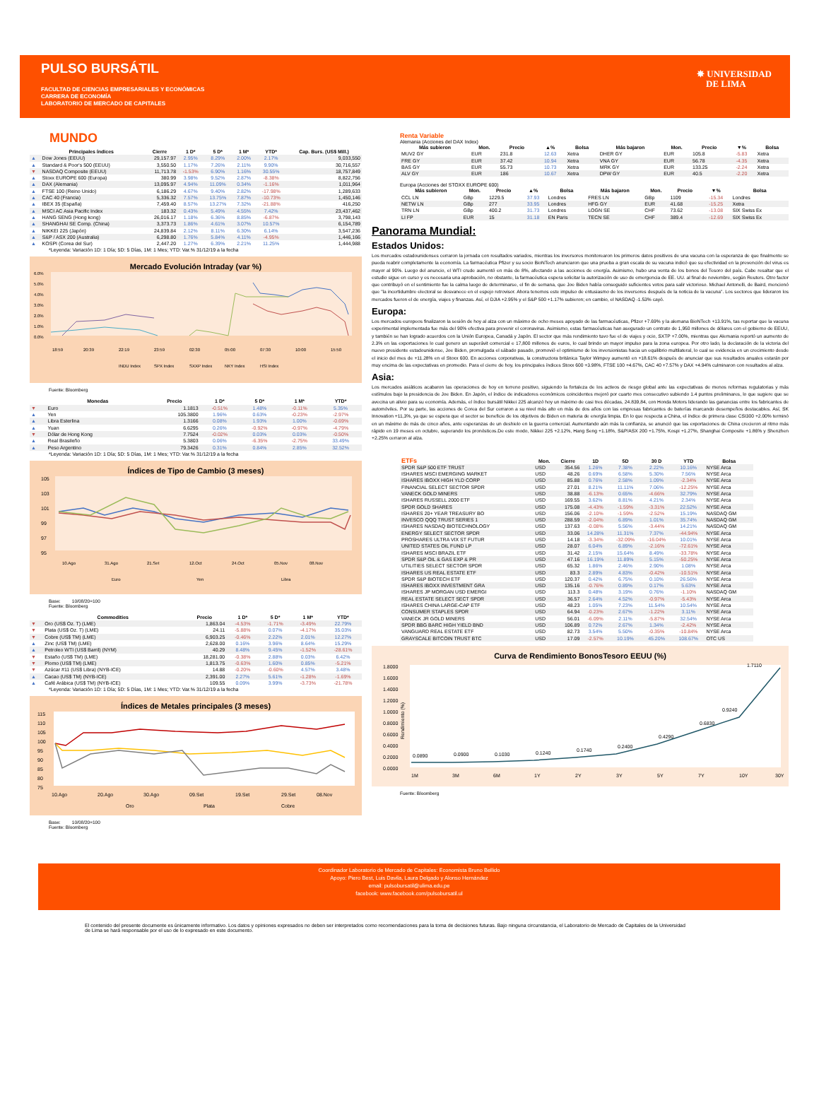PULSO BURSÁTIL
FACULTAD DE CIENCIAS EMPRESARIALES Y ECONÓMICAS
CARRERA DE ECONOMÍA
LABORATORIO DE MERCADO DE CAPITALES
✸ UNIVERSIDAD
DE LIMA
MUNDO
| | Principales índices | Cierre | 1 D* | 5 D* | 1 M* | YTD* | Cap. Burs. (US$ Mill.) |
| --- | --- | --- | --- | --- | --- | --- | --- |
| ▲ | Dow Jones (EEUU) | 29,157.97 | 2.95% | 8.29% | 2.00% | 2.17% | 9,033,550 |
| ▲ | Standard & Poor's 500 (EEUU) | 3,550.50 | 1.17% | 7.26% | 2.11% | 9.90% | 30,716,557 |
| ▼ | NASDAQ Composite (EEUU) | 11,713.78 | -1.53% | 6.90% | 1.16% | 30.55% | 18,757,849 |
| ▲ | Stoxx EUROPE 600 (Europa) | 380.99 | 3.98% | 9.52% | 2.87% | -8.38% | 8,822,756 |
| ▲ | DAX (Alemania) | 13,095.97 | 4.94% | 11.09% | 0.34% | -1.16% | 1,011,964 |
| ▲ | FTSE 100 (Reino Unido) | 6,186.29 | 4.67% | 9.40% | 2.82% | -17.98% | 1,289,633 |
| ▲ | CAC 40 (Francia) | 5,336.32 | 7.57% | 13.75% | 7.87% | -10.73% | 1,450,146 |
| ▲ | IBEX 35 (España) | 7,459.40 | 8.57% | 13.27% | 7.32% | -21.88% | 416,250 |
| ▲ | MSCI AC Asia Pacific Index | 183.32 | 0.43% | 5.49% | 4.55% | 7.42% | 23,437,462 |
| ▲ | HANG SENG (Hong kong) | 26,016.17 | 1.18% | 6.36% | 8.85% | -6.87% | 3,798,143 |
| ▲ | SHANGHAI SE Comp. (China) | 3,373.73 | 1.86% | 4.61% | 3.07% | 10.57% | 6,154,789 |
| ▲ | NIKKEI 225 (Japón) | 24,839.84 | 2.12% | 8.11% | 6.30% | 6.14% | 3,547,236 |
| ▲ | S&P / ASX 200 (Australia) | 6,298.80 | 1.76% | 5.84% | 4.11% | -4.95% | 1,446,166 |
| ▲ | KOSPI (Corea del Sur) | 2,447.20 | 1.27% | 6.39% | 2.21% | 11.25% | 1,444,988 |
*Leyenda: Variación 1D: 1 Día; 5D: 5 Días, 1M: 1 Mes; YTD: Var.% 31/12/19 a la fecha
Mercado Evolución Intraday (var %)
6.0%
5.0%
4.0%
3.0%
2.0%
1.0%
0.0%
18:59
20:39
22:19
23:59
02:30
05:00
07:30
10:00
15:50
INDU Index
SPX Index
SXXP Index
NKY Index
HSI Index
Fuente: Bloomberg
| | Monedas | Precio | 1 D* | 5 D* | 1 M* | YTD* |
| --- | --- | --- | --- | --- | --- | --- |
| ▼ | Euro | 1.1813 | -0.51% | 1.48% | -0.11% | 5.35% |
| ▲ | Yen | 105.3800 | 1.96% | 0.63% | -0.23% | -2.97% |
| ▲ | Libra Esterlina | 1.3166 | 0.08% | 1.93% | 1.00% | -0.69% |
| ▲ | Yuan | 6.6295 | 0.26% | -0.92% | -0.97% | -4.79% |
| ▼ | Dólar de Hong Kong | 7.7524 | -0.02% | 0.03% | 0.03% | -0.50% |
| ▲ | Real Brasileño | 5.3803 | 0.06% | -6.35% | -2.75% | 33.49% |
| ▲ | Peso Argentino | 79.3426 | 0.31% | 0.84% | 2.85% | 32.52% |
*Leyenda: Variación 1D: 1 Día; 5D: 5 Días, 1M: 1 Mes; YTD: Var.% 31/12/19 a la fecha
Índices de Tipo de Cambio (3 meses)
105
103
101
99
97
95
10.Ago
31.Ago
21.Set
12.Oct
24.Oct
05.Nov
08.Nov
Euro
Yen
Libra
Base: 10/08/20=100
Fuente: Bloomberg
| | Commodities | Precio | 1 D* | 5 D* | 1 M* | YTD* |
| --- | --- | --- | --- | --- | --- | --- |
| ▼ | Oro (US$ Oz. T) (LME) | 1,863.04 | -4.53% | -1.71% | -3.49% | 22.79% |
| ▼ | Plata (US$ Oz. T) (LME) | 24.11 | -5.88% | 0.07% | -4.17% | 35.03% |
| ▼ | Cobre (US$ TM) (LME) | 6,903.25 | -0.46% | 2.22% | 2.01% | 12.27% |
| ▲ | Zinc (US$ TM) (LME) | 2,628.00 | 0.16% | 3.96% | 8.64% | 15.29% |
| ▲ | Petroleo WTI (US$ Barril) (NYM) | 40.29 | 8.48% | 9.45% | -1.52% | -28.61% |
| ▼ | Estaño (US$ TM) (LME) | 18,281.00 | -0.38% | 2.88% | 0.03% | 6.42% |
| ▼ | Plomo (US$ TM) (LME) | 1,813.75 | -0.63% | 1.60% | 0.85% | -5.21% |
| ▼ | Azúcar #11 (US$ Libra) (NYB-ICE) | 14.88 | -0.20% | -0.60% | 4.57% | 3.48% |
| ▲ | Cacao (US$ TM) (NYB-ICE) | 2,391.00 | 2.27% | 5.61% | -1.28% | -1.69% |
| ▲ | Café Arábica (US$ TM) (NYB-ICE) | 109.55 | 0.09% | 3.99% | -3.73% | -21.78% |
*Leyenda: Variación 1D: 1 Día; 5D: 5 Días, 1M: 1 Mes; YTD: Var.% 31/12/19 a la fecha
Índices de Metales principales (3 meses)
115
110
105
100
95
90
85
80
75
10.Ago
20.Ago
30.Ago
09.Set
19.Set
29.Set
08.Nov
Oro
Plata
Cobre
Base: 10/08/20=100
Fuente: Bloomberg
Renta Variable
Alemania (Acciones del DAX Index)
| Más subieron | Mon. | Precio | ▲% | Bolsa | Más bajaron | Mon. | Precio | ▼% | Bolsa |
| --- | --- | --- | --- | --- | --- | --- | --- | --- | --- |
| MUV2 GY | EUR | 231.8 | 12.63 | Xetra | DHER GY | EUR | 105.8 | -5.83 | Xetra |
| FRE GY | EUR | 37.42 | 10.94 | Xetra | VNA GY | EUR | 56.78 | -4.35 | Xetra |
| BAS GY | EUR | 55.73 | 10.73 | Xetra | MRK GY | EUR | 133.25 | -2.24 | Xetra |
| ALV GY | EUR | 186 | 10.67 | Xetra | DPW GY | EUR | 40.5 | -2.20 | Xetra |
Europa (Acciones del STOXX EUROPE 600)
| Más subieron | Mon. | Precio | ▲% | Bolsa | Más bajaron | Mon. | Precio | ▼% | Bolsa |
| --- | --- | --- | --- | --- | --- | --- | --- | --- | --- |
| CCL LN | GBp | 1229.5 | 37.93 | Londres | FRES LN | GBp | 1109 | -15.34 | Londres |
| NETW LN | GBp | 277 | 33.95 | Londres | HFG GY | EUR | 41.68 | -15.25 | Xetra |
| TRN LN | GBp | 400.2 | 31.73 | Londres | LOGN SE | CHF | 73.62 | -13.08 | SIX Swiss Ex |
| LI FP | EUR | 15 | 31.18 | EN Paris | TECN SE | CHF | 389.4 | -12.69 | SIX Swiss Ex |
Panorama Mundial:
Estados Unidos:
Los mercados estadounidenses cerraron la jornada con resultados variados, mientras los inversores monitorearon los primeros datos positivos de una vacuna con la esperanza de que finalmente se pueda reabrir completamente la economía. La farmacéutica Pfizer y su socio BioNTech anunciaron que una prueba a gran escala de su vacuna indicó que su efectividad en la prevención del virus es mayor al 90%. Luego del anuncio, el WTI crude aumentó en más de 8%, afectando a las acciones de energía. Asimismo, hubo una venta de los bonos del Tesoro del país. Cabe resaltar que el estudio sigue en curso y es necesaria una aprobación, no obstante, la farmacéutica espera solicitar la autorización de uso de emergencia de EE. UU. al final de noviembre, según Reuters. Otro factor que contribuyó en el sentimiento fue la calma luego de determinarse, el fin de semana, que Joe Biden había conseguido suficientes votos para salir victorioso. Michael Antonelli, de Baird, mencionó que "la incertidumbre electoral se desvanece en el espejo retrovisor. Ahora tenemos este impulso de entusiasmo de los inversores después de la noticia de la vacuna". Los sectores que lideraron los mercados fueron el de energía, viajes y finanzas. Así, el DJIA +2.95% y el S&P 500 +1.17% subieron; en cambio, el NASDAQ -1.53% cayó.
Europa:
Los mercados europeos finalizaron la sesión de hoy al alza con un máximo de ocho meses apoyado de las farmacéuticas, Pfizer +7.69% y la alemana BioNTech +13.91%, tas reportar que la vacuna experimental implementada fue más del 90% efectiva para prevenir el coronavirus. Asimismo, estas farmacéuticas han asegurado un contrato de 1,950 millones de dólares con el gobierno de EEUU, y también se han logrado acuerdos con la Unión Europea, Canadá y Japón. El sector que más rendimiento tuvo fue el de viajes y ocio, SXTP +7.00%, mientras que Alemania reportó un aumento de 2.3% en las exportaciones lo cual genero un superávit comercial e 17,800 millones de euros, lo cual brindo un mayor impulso para la zona europea. Por otro lado, la declaración de la victoria del nuevo presidente estadounidense, Joe Biden, promulgada el sábado pasado, promovió el optimismo de los inversionistas hacia un equilibrio multilateral, lo cual se evidencia en un crecimiento desde el inicio del mes de +11.28% en el Stoxx 600. En acciones corporativas, la constructora británica Taylor Wimpey aumentó en +18.61% después de anunciar que sus resultados anuales estarán por muy encima de las expectativas en promedio. Para el cierre de hoy, los principales índices Stoxx 600 +3.98%, FTSE 100 +4.67%, CAC 40 +7.57% y DAX +4.94% culminaron con resultados al alza.
Asia:
Los mercados asiáticos acabaron las operaciones de hoy en terreno positivo, siguiendo la fortaleza de los activos de riesgo global ante las expectativas de menos reformas regulatorias y más estímulos bajo la presidencia de Joe Biden. En Japón, el índice de indicadores económicos coincidentes mejoró por cuarto mes consecutivo subiendo 1.4 puntos preliminares, lo que sugiere que se avecina un alivio para su economía. Además, el índice bursátil Nikkei 225 alcanzó hoy un máximo de casi tres décadas, 24.839,84, con Honda Motors liderando las ganancias entre los fabricantes de automóviles. Por su parte, las acciones de Corea del Sur cerraron a su nivel más alto en más de dos años con las empresas fabricantes de baterías marcando desempeños destacables. Así, SK Innovation +11,3%, ya que se espera que el sector se beneficie de los objetivos de Biden en materia de energía limpia. En lo que respecta a China, el índice de primera clase CSI300 +2.00% terminó en un máximo de más de cinco años, ante esperanzas de un deshielo en la guerra comercial. Aumentando aún más la confianza, se anunció que las exportaciones de China crecieron al ritmo más rápido en 19 meses en octubre, superando los pronósticos.De este modo, Nikkei 225 +2.12%, Hang Seng +1.18%, S&P/ASX 200 +1.75%, Kospi +1.27%, Shanghai Composite +1.86% y Shenzhen +2.25% cerraron al alza.
| ETFs | Mon. | Cierre | 1D | 5D | 30 D | YTD | Bolsa |
| --- | --- | --- | --- | --- | --- | --- | --- |
| SPDR S&P 500 ETF TRUST | USD | 354.56 | 1.26% | 7.38% | 2.22% | 10.16% | NYSE Arca |
| ISHARES MSCI EMERGING MARKET | USD | 48.26 | 0.69% | 6.58% | 5.30% | 7.56% | NYSE Arca |
| ISHARES IBOXX HIGH YLD CORP | USD | 85.88 | 0.76% | 2.58% | 1.09% | -2.34% | NYSE Arca |
| FINANCIAL SELECT SECTOR SPDR | USD | 27.01 | 8.21% | 11.11% | 7.06% | -12.25% | NYSE Arca |
| VANECK GOLD MINERS | USD | 38.88 | -6.13% | 0.65% | -4.66% | 32.79% | NYSE Arca |
| ISHARES RUSSELL 2000 ETF | USD | 169.55 | 3.62% | 8.81% | 4.21% | 2.34% | NYSE Arca |
| SPDR GOLD SHARES | USD | 175.08 | -4.43% | -1.59% | -3.31% | 22.52% | NYSE Arca |
| ISHARES 20+ YEAR TREASURY BO | USD | 156.06 | -2.10% | -1.59% | -2.52% | 15.19% | NASDAQ GM |
| INVESCO QQQ TRUST SERIES 1 | USD | 288.59 | -2.04% | 6.89% | 1.01% | 35.74% | NASDAQ GM |
| ISHARES NASDAQ BIOTECHNOLOGY | USD | 137.63 | -0.08% | 5.56% | -3.44% | 14.21% | NASDAQ GM |
| ENERGY SELECT SECTOR SPDR | USD | 33.06 | 14.28% | 11.31% | 7.37% | -44.94% | NYSE Arca |
| PROSHARES ULTRA VIX ST FUTUR | USD | 14.18 | -3.34% | -32.09% | -16.04% | 10.01% | NYSE Arca |
| UNITED STATES OIL FUND LP | USD | 28.07 | 6.04% | 6.89% | -2.16% | -72.61% | NYSE Arca |
| ISHARES MSCI BRAZIL ETF | USD | 31.42 | 2.15% | 15.64% | 8.49% | -33.78% | NYSE Arca |
| SPDR S&P OIL & GAS EXP & PR | USD | 47.16 | 16.19% | 11.89% | 5.15% | -50.25% | NYSE Arca |
| UTILITIES SELECT SECTOR SPDR | USD | 65.32 | 1.86% | 2.46% | 2.90% | 1.08% | NYSE Arca |
| ISHARES US REAL ESTATE ETF | USD | 83.3 | 2.89% | 4.83% | -0.42% | -10.51% | NYSE Arca |
| SPDR S&P BIOTECH ETF | USD | 120.37 | 0.42% | 6.75% | 0.10% | 26.56% | NYSE Arca |
| ISHARES IBOXX INVESTMENT GRA | USD | 135.16 | -0.76% | 0.89% | 0.17% | 5.63% | NYSE Arca |
| ISHARES JP MORGAN USD EMERGI | USD | 113.3 | 0.48% | 3.19% | 0.76% | -1.10% | NASDAQ GM |
| REAL ESTATE SELECT SECT SPDR | USD | 36.57 | 2.64% | 4.52% | -0.97% | -5.43% | NYSE Arca |
| ISHARES CHINA LARGE-CAP ETF | USD | 48.23 | 1.05% | 7.23% | 11.54% | 10.54% | NYSE Arca |
| CONSUMER STAPLES SPDR | USD | 64.94 | -0.23% | 2.67% | -1.22% | 3.11% | NYSE Arca |
| VANECK JR GOLD MINERS | USD | 56.01 | -6.09% | 2.11% | -5.87% | 32.54% | NYSE Arca |
| SPDR BBG BARC HIGH YIELD BND | USD | 106.89 | 0.72% | 2.67% | 1.34% | -2.42% | NYSE Arca |
| VANGUARD REAL ESTATE ETF | USD | 82.73 | 3.54% | 5.50% | -0.35% | -10.84% | NYSE Arca |
| GRAYSCALE BITCOIN TRUST BTC | USD | 17.09 | -2.57% | 10.19% | 45.20% | 108.67% | OTC US |
Curva de Rendimiento BonosTesoro EEUU (%)
1.8000
1.6000
1.4000
1.2000
1.0000
0.8000
0.6000
0.4000
0.2000
0.0000
0.0890
0.0900
0.1030
0.1240
0.1740
0.2400
0.4290
0.6830
0.9240
1.7110
1M
3M
6M
1Y
2Y
3Y
5Y
7Y
10Y
30Y
Rendimiento (%)
Fuente: Bloomberg
Coordinador Laboratorio de Mercado de Capitales: Economista Bruno Bellido
Apoyo: Piero Best, Luis Davila, Laura Delgado y Alonso Hernández
email: pulsobursatil@ulima.edu.pe
facebook: www.facebook.com/pulsobursatil.ul
El contenido del presente documente es únicamente informativo. Los datos y opiniones expresados no deben ser interpretados como recomendaciones para la toma de decisiones futuras. Bajo ninguna circunstancia, el Laboratorio de Mercado de Capitales de la Universidad de Lima se hará responsable por el uso de lo expresado en este documento.